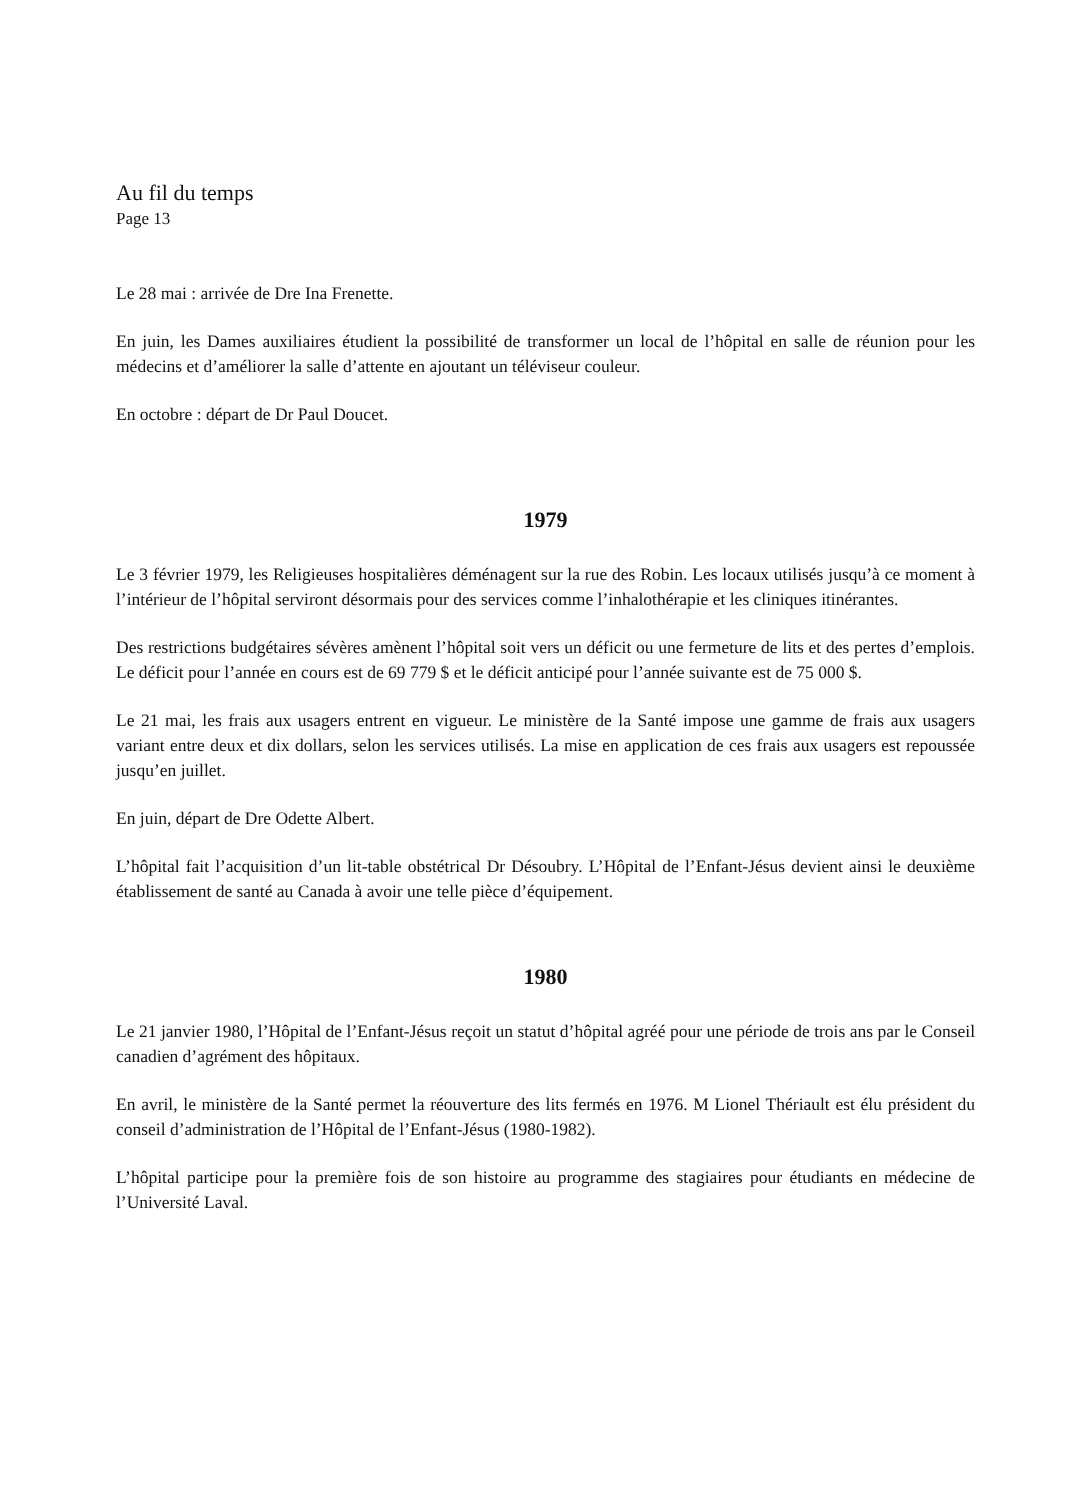Au fil du temps
Page 13
Le 28 mai : arrivée de Dre Ina Frenette.
En juin, les Dames auxiliaires étudient la possibilité de transformer un local de l’hôpital en salle de réunion pour les médecins et d’améliorer la salle d’attente en ajoutant un téléviseur couleur.
En octobre : départ de Dr Paul Doucet.
1979
Le 3 février 1979, les Religieuses hospitalières déménagent sur la rue des Robin. Les locaux utilisés jusqu’à ce moment à l’intérieur de l’hôpital serviront désormais pour des services comme l’inhalothérapie et les cliniques itinérantes.
Des restrictions budgétaires sévères amènent l’hôpital soit vers un déficit ou une fermeture de lits et des pertes d’emplois. Le déficit pour l’année en cours est de 69 779 $ et le déficit anticipé pour l’année suivante est de 75 000 $.
Le 21 mai, les frais aux usagers entrent en vigueur. Le ministère de la Santé impose une gamme de frais aux usagers variant entre deux et dix dollars, selon les services utilisés. La mise en application de ces frais aux usagers est repoussée jusqu’en juillet.
En juin, départ de Dre Odette Albert.
L’hôpital fait l’acquisition d’un lit-table obstétrical Dr Désoubry. L’Hôpital de l’Enfant-Jésus devient ainsi le deuxième établissement de santé au Canada à avoir une telle pièce d’équipement.
1980
Le 21 janvier 1980, l’Hôpital de l’Enfant-Jésus reçoit un statut d’hôpital agréé pour une période de trois ans par le Conseil canadien d’agrément des hôpitaux.
En avril, le ministère de la Santé permet la réouverture des lits fermés en 1976. M Lionel Thériault est élu président du conseil d’administration de l’Hôpital de l’Enfant-Jésus (1980-1982).
L’hôpital participe pour la première fois de son histoire au programme des stagiaires pour étudiants en médecine de l’Université Laval.